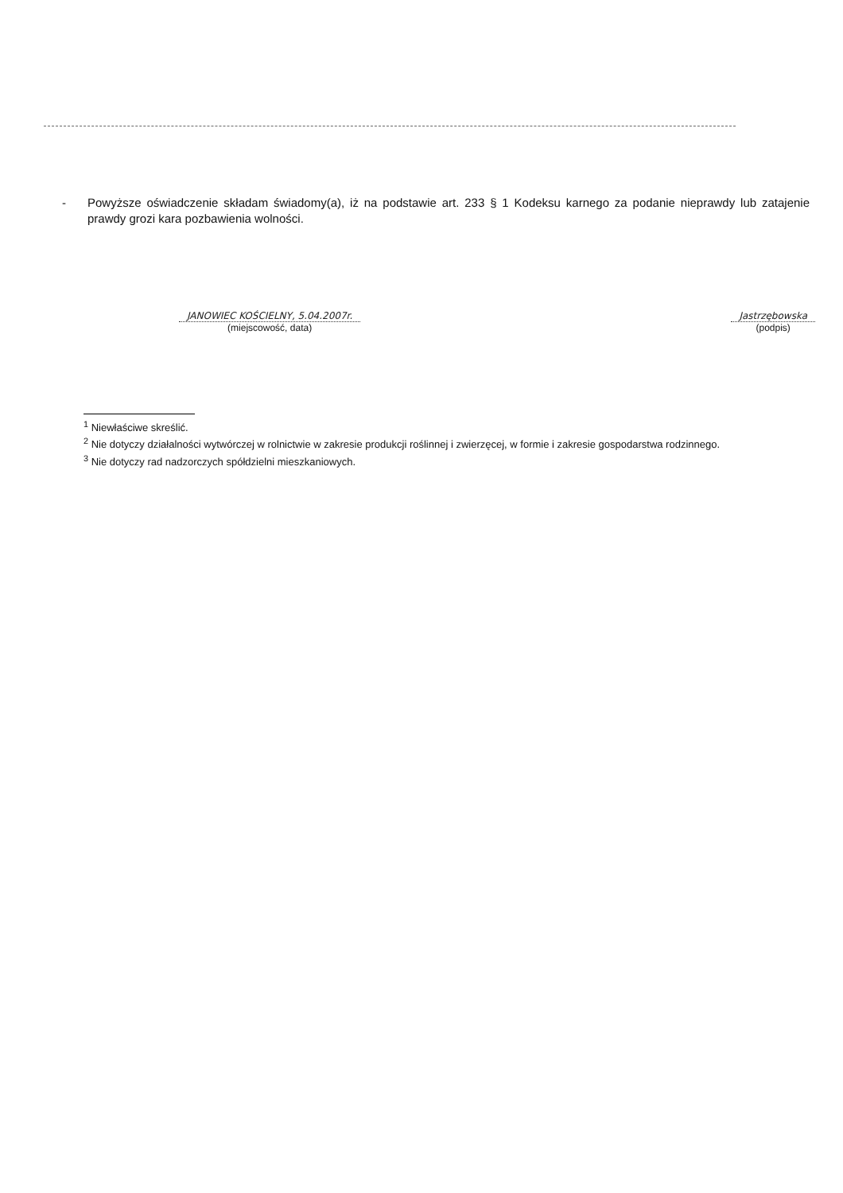- Powyższe oświadczenie składam świadomy(a), iż na podstawie art. 233 § 1 Kodeksu karnego za podanie nieprawdy lub zatajenie prawdy grozi kara pozbawienia wolności.
JANOWIEC KOŚCIELNY, 5.04.2007r.
(miejscowość, data)
Jastrzębowska
(podpis)
<sup>1</sup> Niewłaściwe skreślić.
<sup>2</sup> Nie dotyczy działalności wytwórczej w rolnictwie w zakresie produkcji roślinnej i zwierzęcej, w formie i zakresie gospodarstwa rodzinnego.
<sup>3</sup> Nie dotyczy rad nadzorczych spółdzielni mieszkaniowych.